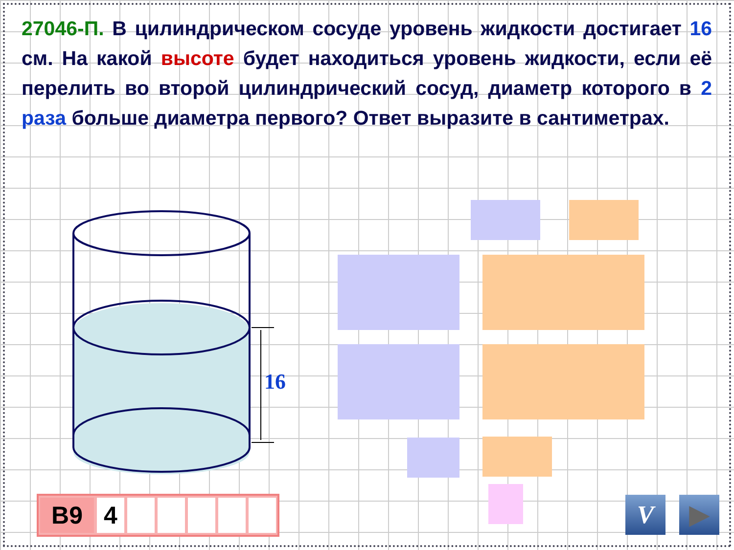27046-П. В цилиндрическом сосуде уровень жидкости достигает 16 см. На какой высоте будет находиться уровень жидкости, если её перелить во второй цилиндрический сосуд, диаметр которого в 2 раза больше диаметра первого? Ответ выразите в сантиметрах.
16
B9 4 V ▶